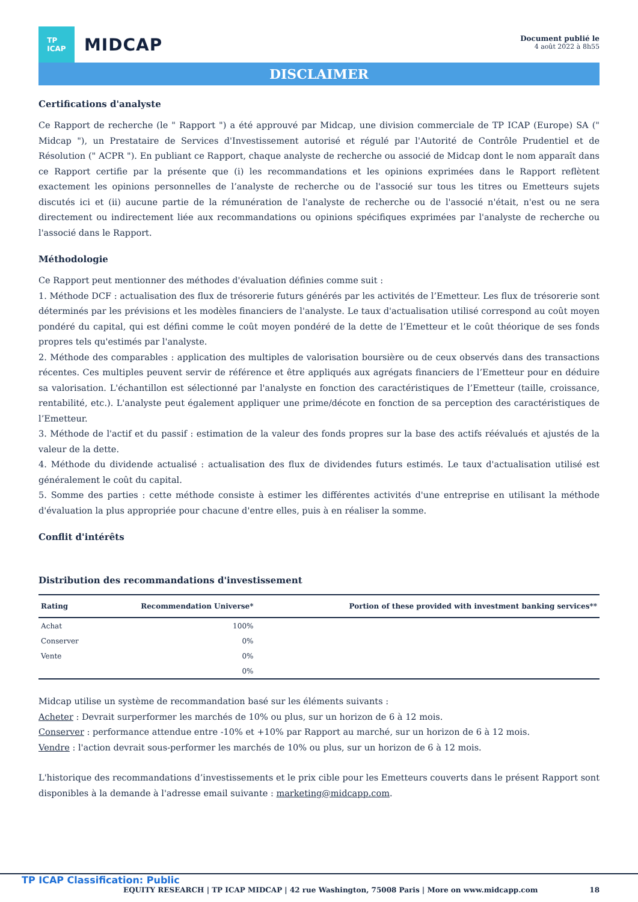TP
ICAP
MIDCAP
Document publié le
4 août 2022 à 8h55
DISCLAIMER
Certifications d'analyste
Ce Rapport de recherche (le " Rapport ") a été approuvé par Midcap, une division commerciale de TP ICAP (Europe) SA (" Midcap "), un Prestataire de Services d'Investissement autorisé et régulé par l'Autorité de Contrôle Prudentiel et de Résolution (" ACPR "). En publiant ce Rapport, chaque analyste de recherche ou associé de Midcap dont le nom apparaît dans ce Rapport certifie par la présente que (i) les recommandations et les opinions exprimées dans le Rapport reflètent exactement les opinions personnelles de l’analyste de recherche ou de l'associé sur tous les titres ou Emetteurs sujets discutés ici et (ii) aucune partie de la rémunération de l'analyste de recherche ou de l'associé n'était, n'est ou ne sera directement ou indirectement liée aux recommandations ou opinions spécifiques exprimées par l'analyste de recherche ou l'associé dans le Rapport.
Méthodologie
Ce Rapport peut mentionner des méthodes d'évaluation définies comme suit :
1. Méthode DCF : actualisation des flux de trésorerie futurs générés par les activités de l’Emetteur. Les flux de trésorerie sont déterminés par les prévisions et les modèles financiers de l'analyste. Le taux d'actualisation utilisé correspond au coût moyen pondéré du capital, qui est défini comme le coût moyen pondéré de la dette de l’Emetteur et le coût théorique de ses fonds propres tels qu'estimés par l'analyste.
2. Méthode des comparables : application des multiples de valorisation boursière ou de ceux observés dans des transactions récentes. Ces multiples peuvent servir de référence et être appliqués aux agrégats financiers de l’Emetteur pour en déduire sa valorisation. L'échantillon est sélectionné par l'analyste en fonction des caractéristiques de l’Emetteur (taille, croissance, rentabilité, etc.). L'analyste peut également appliquer une prime/décote en fonction de sa perception des caractéristiques de l’Emetteur.
3. Méthode de l'actif et du passif : estimation de la valeur des fonds propres sur la base des actifs réévalués et ajustés de la valeur de la dette.
4. Méthode du dividende actualisé : actualisation des flux de dividendes futurs estimés. Le taux d'actualisation utilisé est généralement le coût du capital.
5. Somme des parties : cette méthode consiste à estimer les différentes activités d'une entreprise en utilisant la méthode d'évaluation la plus appropriée pour chacune d'entre elles, puis à en réaliser la somme.
Conflit d'intérêts
Distribution des recommandations d'investissement
| Rating | Recommendation Universe* | Portion of these provided with investment banking services** |
| --- | --- | --- |
| Achat | 100% | |
| Conserver | 0% | |
| Vente | 0% | |
| | 0% | |
Midcap utilise un système de recommandation basé sur les éléments suivants :
Acheter : Devrait surperformer les marchés de 10% ou plus, sur un horizon de 6 à 12 mois.
Conserver : performance attendue entre -10% et +10% par Rapport au marché, sur un horizon de 6 à 12 mois.
Vendre : l'action devrait sous-performer les marchés de 10% ou plus, sur un horizon de 6 à 12 mois.
L'historique des recommandations d’investissements et le prix cible pour les Emetteurs couverts dans le présent Rapport sont disponibles à la demande à l'adresse email suivante : marketing@midcapp.com.
TP ICAP Classification: Public
EQUITY RESEARCH | TP ICAP MIDCAP | 42 rue Washington, 75008 Paris | More on www.midcapp.com 18